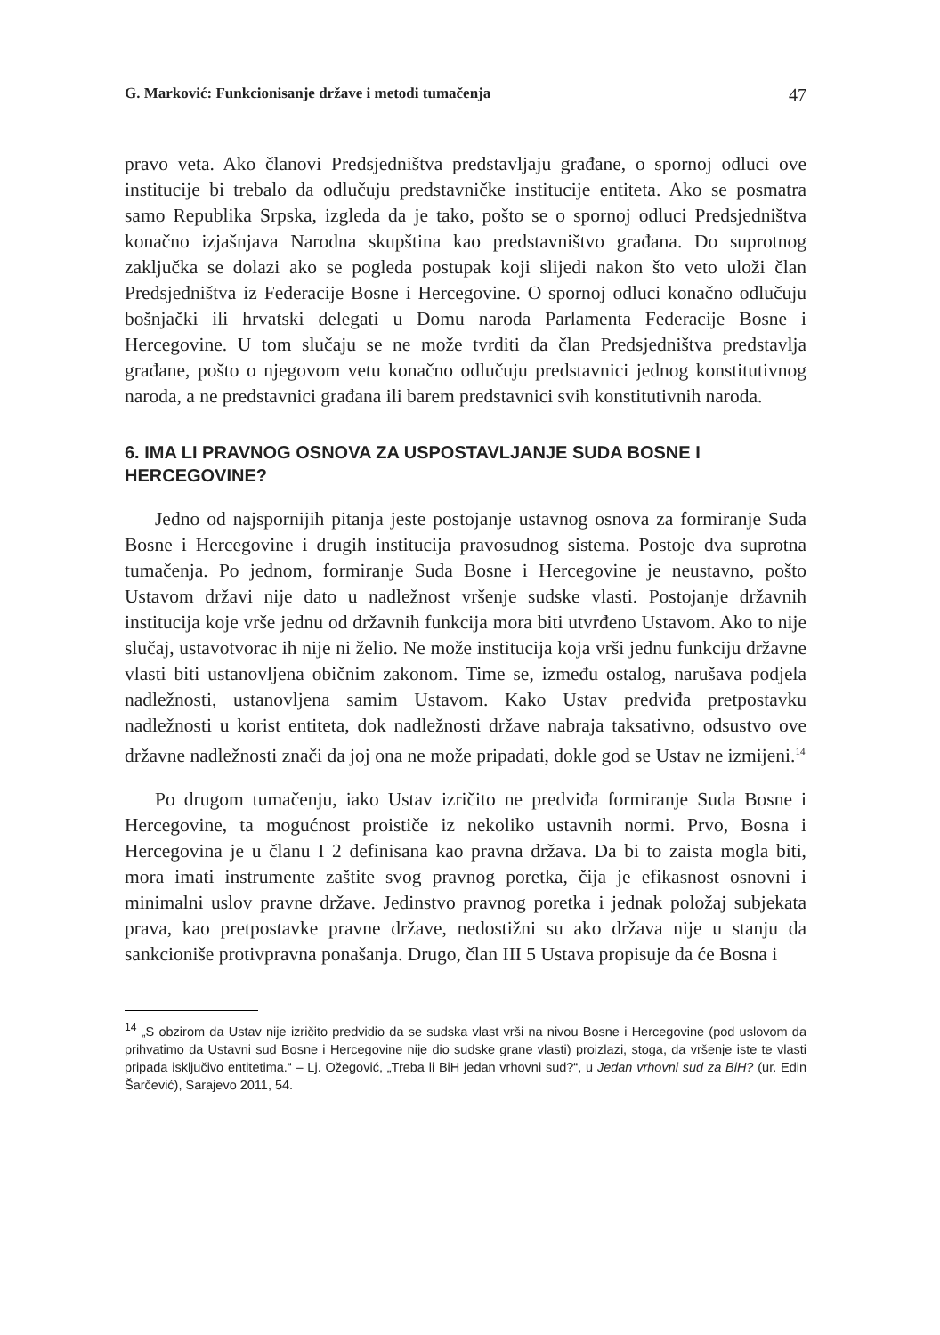G. Marković: Funkcionisanje države i metodi tumačenja 47
pravo veta. Ako članovi Predsjedništva predstavljaju građane, o spornoj odluci ove institucije bi trebalo da odlučuju predstavničke institucije entiteta. Ako se posmatra samo Republika Srpska, izgleda da je tako, pošto se o spornoj odluci Predsjedništva konačno izjašnjava Narodna skupština kao predstavništvo građana. Do suprotnog zaključka se dolazi ako se pogleda postupak koji slijedi nakon što veto uloži član Predsjedništva iz Federacije Bosne i Hercegovine. O spornoj odluci konačno odlučuju bošnjački ili hrvatski delegati u Domu naroda Parlamenta Federacije Bosne i Hercegovine. U tom slučaju se ne može tvrditi da član Predsjedništva predstavlja građane, pošto o njegovom vetu konačno odlučuju predstavnici jednog konstitutivnog naroda, a ne predstavnici građana ili barem predstavnici svih konstitutivnih naroda.
6. IMA LI PRAVNOG OSNOVA ZA USPOSTAVLJANJE SUDA BOSNE I HERCEGOVINE?
Jedno od najspornijih pitanja jeste postojanje ustavnog osnova za formiranje Suda Bosne i Hercegovine i drugih institucija pravosudnog sistema. Postoje dva suprotna tumačenja. Po jednom, formiranje Suda Bosne i Hercegovine je neustavno, pošto Ustavom državi nije dato u nadležnost vršenje sudske vlasti. Postojanje državnih institucija koje vrše jednu od državnih funkcija mora biti utvrđeno Ustavom. Ako to nije slučaj, ustavotvorac ih nije ni želio. Ne može institucija koja vrši jednu funkciju državne vlasti biti ustanovljena običnim zakonom. Time se, između ostalog, narušava podjela nadležnosti, ustanovljena samim Ustavom. Kako Ustav predviđa pretpostavku nadležnosti u korist entiteta, dok nadležnosti države nabraja taksativno, odsustvo ove državne nadležnosti znači da joj ona ne može pripadati, dokle god se Ustav ne izmijeni.<sup>14</sup>
Po drugom tumačenju, iako Ustav izričito ne predviđa formiranje Suda Bosne i Hercegovine, ta mogućnost proističe iz nekoliko ustavnih normi. Prvo, Bosna i Hercegovina je u članu I 2 definisana kao pravna država. Da bi to zaista mogla biti, mora imati instrumente zaštite svog pravnog poretka, čija je efikasnost osnovni i minimalni uslov pravne države. Jedinstvo pravnog poretka i jednak položaj subjekata prava, kao pretpostavke pravne države, nedostižni su ako država nije u stanju da sankcioniše protivpravna ponašanja. Drugo, član III 5 Ustava propisuje da će Bosna i
<sup>14</sup> „S obzirom da Ustav nije izričito predvidio da se sudska vlast vrši na nivou Bosne i Hercegovine (pod uslovom da prihvatimo da Ustavni sud Bosne i Hercegovine nije dio sudske grane vlasti) proizlazi, stoga, da vršenje iste te vlasti pripada isključivo entitetima.“ – Lj. Ožegović, „Treba li BiH jedan vrhovni sud?“, u Jedan vrhovni sud za BiH? (ur. Edin Šarčević), Sarajevo 2011, 54.